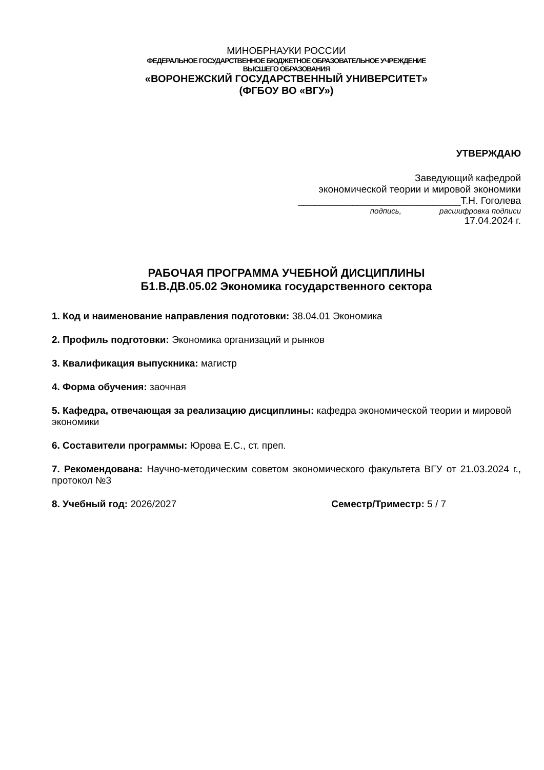МИНОБРНАУКИ РОССИИ
ФЕДЕРАЛЬНОЕ ГОСУДАРСТВЕННОЕ БЮДЖЕТНОЕ ОБРАЗОВАТЕЛЬНОЕ УЧРЕЖДЕНИЕ
ВЫСШЕГО ОБРАЗОВАНИЯ
«ВОРОНЕЖСКИЙ ГОСУДАРСТВЕННЫЙ УНИВЕРСИТЕТ»
(ФГБОУ ВО «ВГУ»)
УТВЕРЖДАЮ
Заведующий кафедрой
экономической теории и мировой экономики
______________________________Т.Н. Гоголева
подпись, расшифровка подписи
17.04.2024 г.
РАБОЧАЯ ПРОГРАММА УЧЕБНОЙ ДИСЦИПЛИНЫ
Б1.В.ДВ.05.02 Экономика государственного сектора
1. Код и наименование направления подготовки: 38.04.01 Экономика
2. Профиль подготовки: Экономика организаций и рынков
3. Квалификация выпускника: магистр
4. Форма обучения: заочная
5. Кафедра, отвечающая за реализацию дисциплины: кафедра экономической теории и мировой экономики
6. Составители программы: Юрова Е.С., ст. преп.
7. Рекомендована: Научно-методическим советом экономического факультета ВГУ от 21.03.2024 г., протокол №3
8. Учебный год: 2026/2027 Семестр/Триместр: 5 / 7